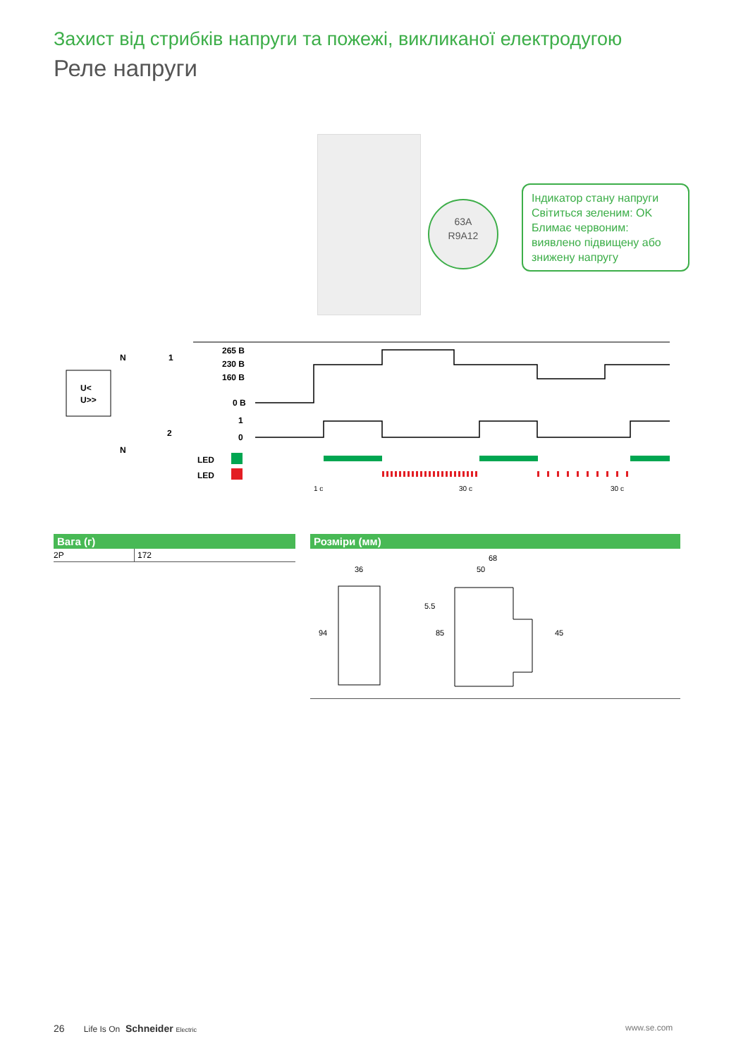Захист від стрибків напруги та пожежі, викликаної електродугою
Реле напруги
63A
R9A12
Індикатор стану напруги
Світиться зеленим: OK
Блимає червоним: виявлено підвищену або знижену напругу
U<
U>>
N
1
2
N
265 В
230 В
160 В
0 В
1
0
LED
LED
1 с
30 с
30 с
Вага (г)
| 2P | 172 |
Розміри (мм)
36
94
68
50
5.5
85
45
26 Life Is On Schneider Electric
www.se.com